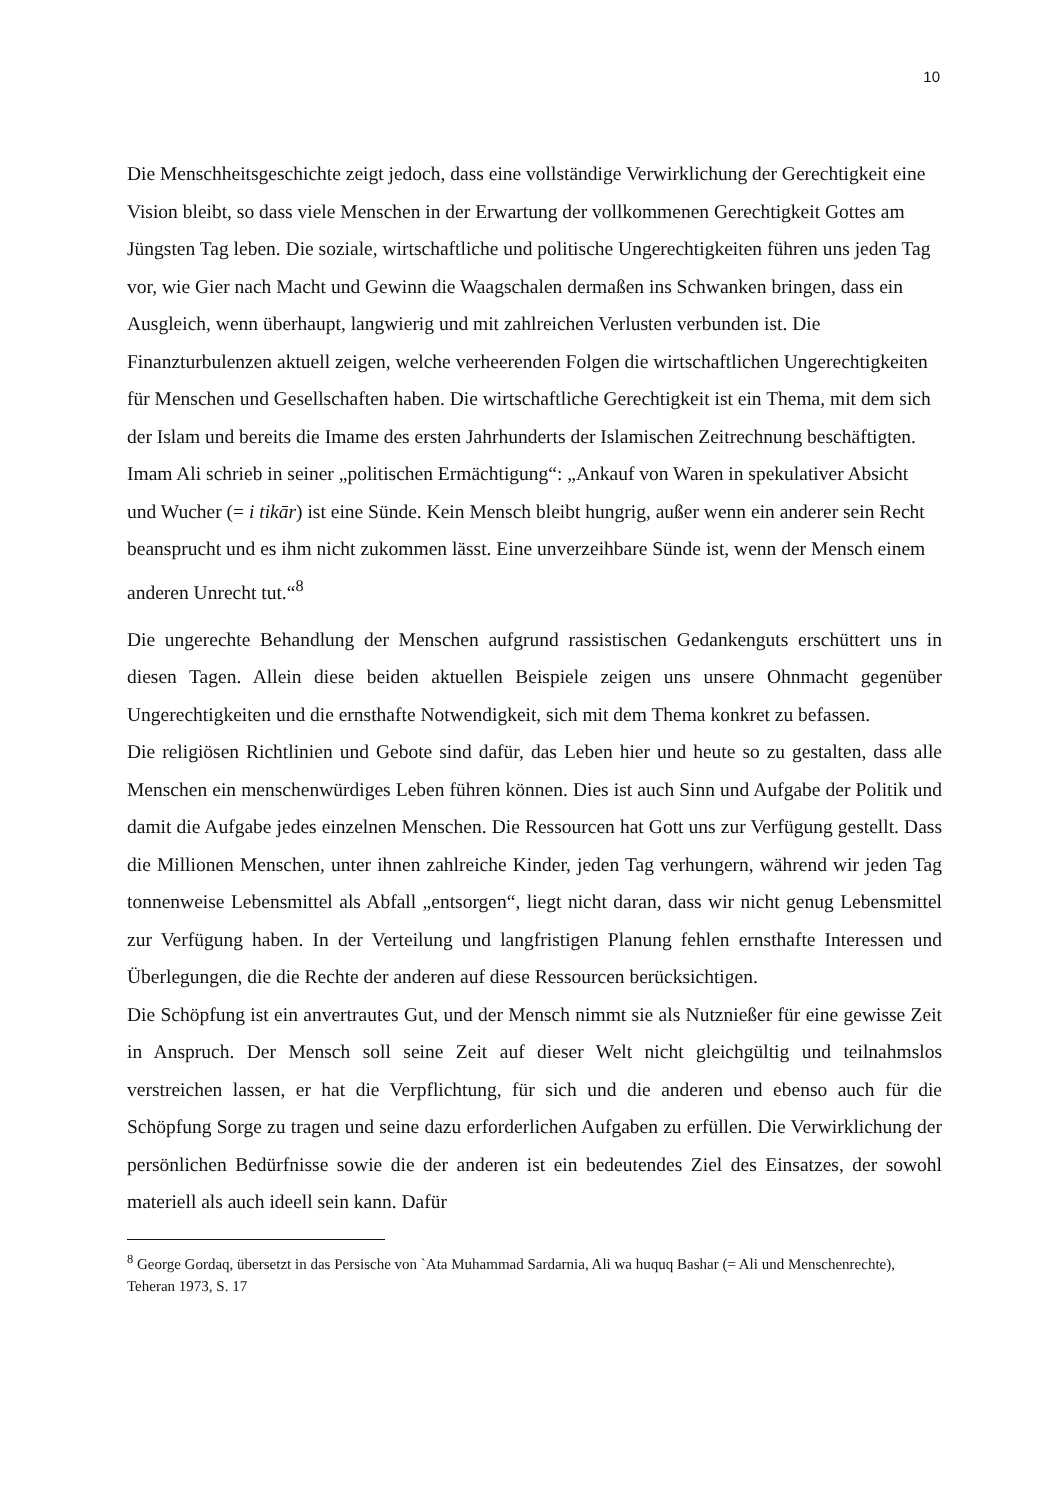10
Die Menschheitsgeschichte zeigt jedoch, dass eine vollständige Verwirklichung der Gerechtigkeit eine Vision bleibt, so dass viele Menschen in der Erwartung der vollkommenen Gerechtigkeit Gottes am Jüngsten Tag leben. Die soziale, wirtschaftliche und politische Ungerechtigkeiten führen uns jeden Tag vor, wie Gier nach Macht und Gewinn die Waagschalen dermaßen ins Schwanken bringen, dass ein Ausgleich, wenn überhaupt, langwierig und mit zahlreichen Verlusten verbunden ist. Die Finanzturbulenzen aktuell zeigen, welche verheerenden Folgen die wirtschaftlichen Ungerechtigkeiten für Menschen und Gesellschaften haben. Die wirtschaftliche Gerechtigkeit ist ein Thema, mit dem sich der Islam und bereits die Imame des ersten Jahrhunderts der Islamischen Zeitrechnung beschäftigten. Imam Ali schrieb in seiner „politischen Ermächtigung“: „Ankauf von Waren in spekulativer Absicht und Wucher (= i tikār) ist eine Sünde. Kein Mensch bleibt hungrig, außer wenn ein anderer sein Recht beansprucht und es ihm nicht zukommen lässt. Eine unverzeihbare Sünde ist, wenn der Mensch einem anderen Unrecht tut.“<sup>8</sup>
Die ungerechte Behandlung der Menschen aufgrund rassistischen Gedankenguts erschüttert uns in diesen Tagen. Allein diese beiden aktuellen Beispiele zeigen uns unsere Ohnmacht gegenüber Ungerechtigkeiten und die ernsthafte Notwendigkeit, sich mit dem Thema konkret zu befassen.
Die religiösen Richtlinien und Gebote sind dafür, das Leben hier und heute so zu gestalten, dass alle Menschen ein menschenwürdiges Leben führen können. Dies ist auch Sinn und Aufgabe der Politik und damit die Aufgabe jedes einzelnen Menschen. Die Ressourcen hat Gott uns zur Verfügung gestellt. Dass die Millionen Menschen, unter ihnen zahlreiche Kinder, jeden Tag verhungern, während wir jeden Tag tonnenweise Lebensmittel als Abfall „entsorgen“, liegt nicht daran, dass wir nicht genug Lebensmittel zur Verfügung haben. In der Verteilung und langfristigen Planung fehlen ernsthafte Interessen und Überlegungen, die die Rechte der anderen auf diese Ressourcen berücksichtigen.
Die Schöpfung ist ein anvertrautes Gut, und der Mensch nimmt sie als Nutznießer für eine gewisse Zeit in Anspruch. Der Mensch soll seine Zeit auf dieser Welt nicht gleichgültig und teilnahmslos verstreichen lassen, er hat die Verpflichtung, für sich und die anderen und ebenso auch für die Schöpfung Sorge zu tragen und seine dazu erforderlichen Aufgaben zu erfüllen. Die Verwirklichung der persönlichen Bedürfnisse sowie die der anderen ist ein bedeutendes Ziel des Einsatzes, der sowohl materiell als auch ideell sein kann. Dafür
<sup>8</sup> George Gordaq, übersetzt in das Persische von `Ata Muhammad Sardarnia, Ali wa huquq Bashar (= Ali und Menschenrechte), Teheran 1973, S. 17